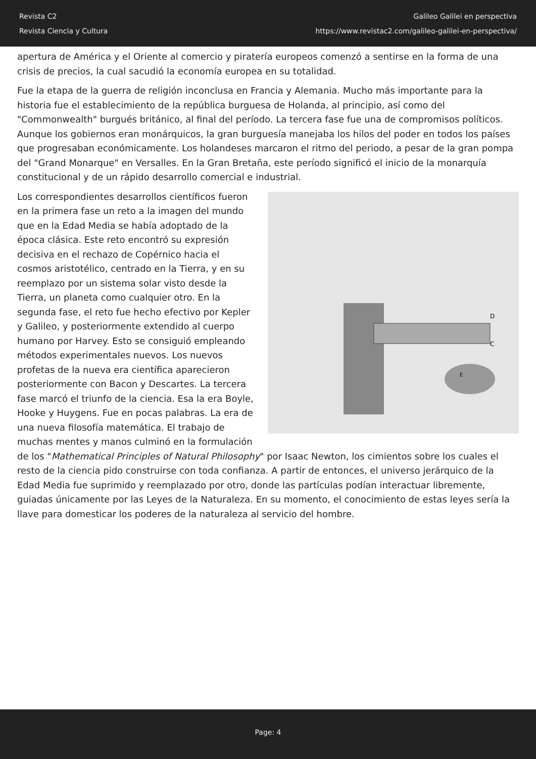Revista C2
Revista Ciencia y Cultura
Galileo Galilei en perspectiva
https://www.revistac2.com/galileo-galilei-en-perspectiva/
apertura de América y el Oriente al comercio y piratería europeos comenzó a sentirse en la forma de una crisis de precios, la cual sacudió la economía europea en su totalidad.
Fue la etapa de la guerra de religión inconclusa en Francia y Alemania. Mucho más importante para la historia fue el establecimiento de la república burguesa de Holanda, al principio, así como del "Commonwealth" burgués británico, al final del período. La tercera fase fue una de compromisos políticos. Aunque los gobiernos eran monárquicos, la gran burguesía manejaba los hilos del poder en todos los países que progresaban económicamente. Los holandeses marcaron el ritmo del periodo, a pesar de la gran pompa del "Grand Monarque" en Versalles. En la Gran Bretaña, este período significó el inicio de la monarquía constitucional y de un rápido desarrollo comercial e industrial.
D
C
E
Los correspondientes desarrollos científicos fueron en la primera fase un reto a la imagen del mundo que en la Edad Media se había adoptado de la época clásica. Este reto encontró su expresión decisiva en el rechazo de Copérnico hacia el cosmos aristotélico, centrado en la Tierra, y en su reemplazo por un sistema solar visto desde la Tierra, un planeta como cualquier otro. En la segunda fase, el reto fue hecho efectivo por Kepler y Galileo, y posteriormente extendido al cuerpo humano por Harvey. Esto se consiguió empleando métodos experimentales nuevos. Los nuevos profetas de la nueva era científica aparecieron posteriormente con Bacon y Descartes. La tercera fase marcó el triunfo de la ciencia. Esa la era Boyle, Hooke y Huygens. Fue en pocas palabras. La era de una nueva filosofía matemática. El trabajo de muchas mentes y manos culminó en la formulación de los "Mathematical Principles of Natural Philosophy" por Isaac Newton, los cimientos sobre los cuales el resto de la ciencia pido construirse con toda confianza. A partir de entonces, el universo jerárquico de la Edad Media fue suprimido y reemplazado por otro, donde las partículas podían interactuar libremente, guiadas únicamente por las Leyes de la Naturaleza. En su momento, el conocimiento de estas leyes sería la llave para domesticar los poderes de la naturaleza al servicio del hombre.
Page: 4